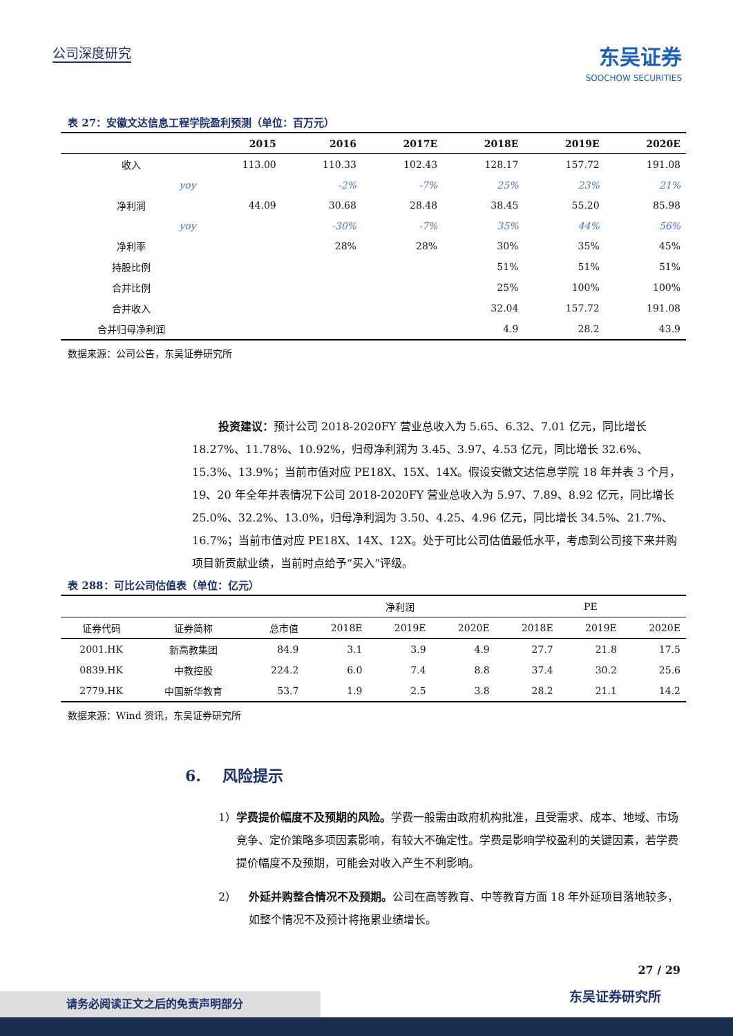公司深度研究 东吴证券
SOOCHOW SECURITIES
表 27：安徽文达信息工程学院盈利预测（单位：百万元）
| | 2015 | 2016 | 2017E | 2018E | 2019E | 2020E |
| --- | --- | --- | --- | --- | --- | --- |
| 收入 | 113.00 | 110.33 | 102.43 | 128.17 | 157.72 | 191.08 |
| yoy | | -2% | -7% | 25% | 23% | 21% |
| 净利润 | 44.09 | 30.68 | 28.48 | 38.45 | 55.20 | 85.98 |
| yoy | | -30% | -7% | 35% | 44% | 56% |
| 净利率 | | 28% | 28% | 30% | 35% | 45% |
| 持股比例 | | | | 51% | 51% | 51% |
| 合并比例 | | | | 25% | 100% | 100% |
| 合并收入 | | | | 32.04 | 157.72 | 191.08 |
| 合并归母净利润 | | | | 4.9 | 28.2 | 43.9 |
数据来源：公司公告，东吴证券研究所
投资建议：预计公司 2018-2020FY 营业总收入为 5.65、6.32、7.01 亿元，同比增长 18.27%、11.78%、10.92%，归母净利润为 3.45、3.97、4.53 亿元，同比增长 32.6%、15.3%、13.9%；当前市值对应 PE18X、15X、14X。假设安徽文达信息学院 18 年并表 3 个月，19、20 年全年并表情况下公司 2018-2020FY 营业总收入为 5.97、7.89、8.92 亿元，同比增长 25.0%、32.2%、13.0%，归母净利润为 3.50、4.25、4.96 亿元，同比增长 34.5%、21.7%、16.7%；当前市值对应 PE18X、14X、12X。处于可比公司估值最低水平，考虑到公司接下来并购项目新贡献业绩，当前时点给予“买入”评级。
表 288：可比公司估值表（单位：亿元）
| | | | 净利润 | | | PE | | |
| 证券代码 | 证券简称 | 总市值 | 2018E | 2019E | 2020E | 2018E | 2019E | 2020E |
| 2001.HK | 新高教集团 | 84.9 | 3.1 | 3.9 | 4.9 | 27.7 | 21.8 | 17.5 |
| 0839.HK | 中教控股 | 224.2 | 6.0 | 7.4 | 8.8 | 37.4 | 30.2 | 25.6 |
| 2779.HK | 中国新华教育 | 53.7 | 1.9 | 2.5 | 3.8 | 28.2 | 21.1 | 14.2 |
数据来源：Wind 资讯，东吴证券研究所
6. 风险提示
1） 学费提价幅度不及预期的风险。学费一般需由政府机构批准，且受需求、成本、地域、市场竞争、定价策略多项因素影响，有较大不确定性。学费是影响学校盈利的关键因素，若学费提价幅度不及预期，可能会对收入产生不利影响。
2） 外延并购整合情况不及预期。公司在高等教育、中等教育方面 18 年外延项目落地较多，如整个情况不及预计将拖累业绩增长。
27 / 29
东吴证券研究所 请务必阅读正文之后的免责声明部分